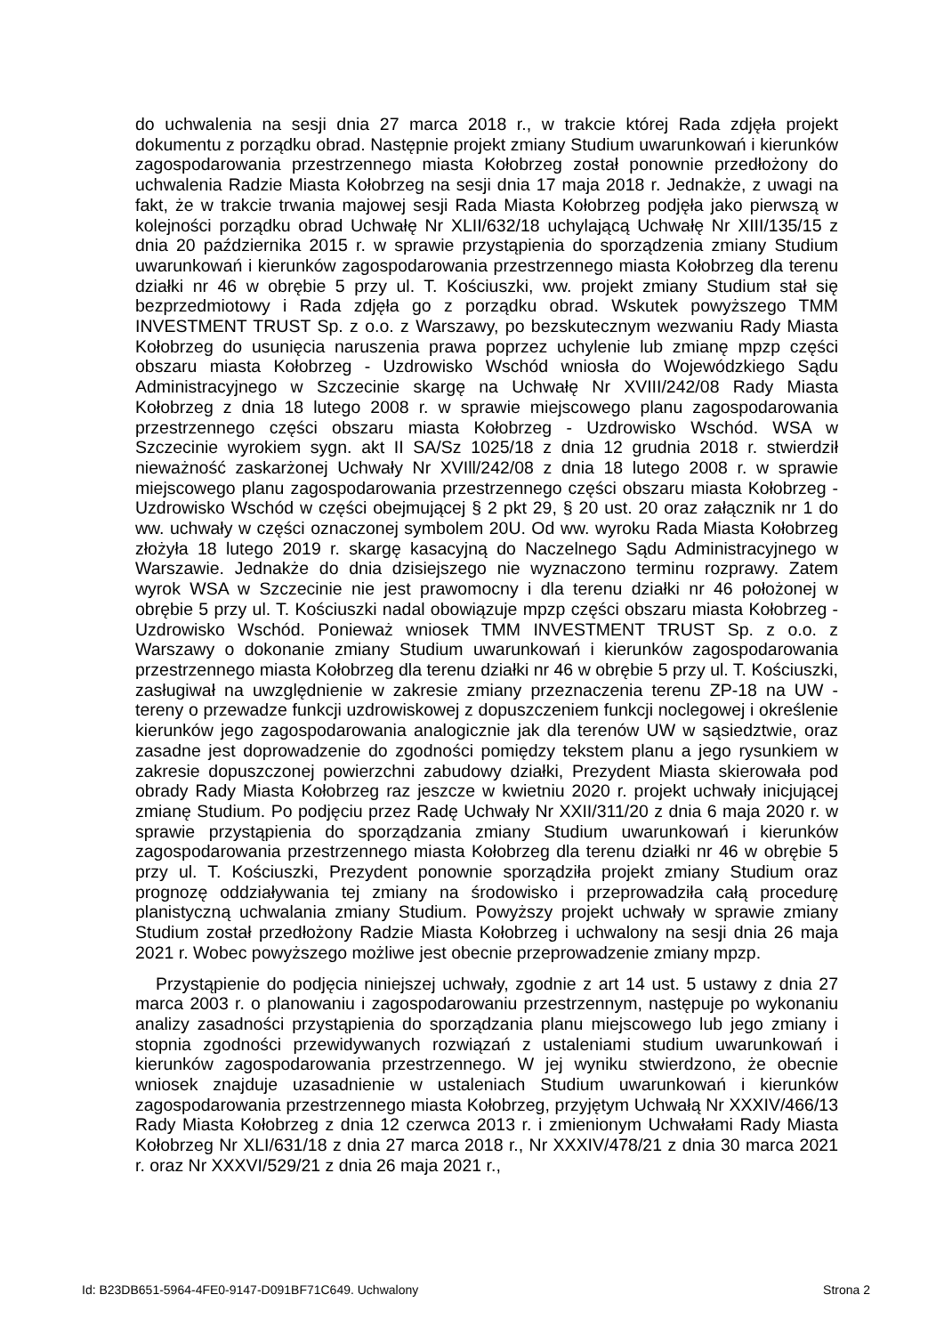do uchwalenia na sesji dnia 27 marca 2018 r., w trakcie której Rada zdjęła projekt dokumentu z porządku obrad. Następnie projekt zmiany Studium uwarunkowań i kierunków zagospodarowania przestrzennego miasta Kołobrzeg został ponownie przedłożony do uchwalenia Radzie Miasta Kołobrzeg na sesji dnia 17 maja 2018 r. Jednakże, z uwagi na fakt, że w trakcie trwania majowej sesji Rada Miasta Kołobrzeg podjęła jako pierwszą w kolejności porządku obrad Uchwałę Nr XLII/632/18 uchylającą Uchwałę Nr XIII/135/15 z dnia 20 października 2015 r. w sprawie przystąpienia do sporządzenia zmiany Studium uwarunkowań i kierunków zagospodarowania przestrzennego miasta Kołobrzeg dla terenu działki nr 46 w obrębie 5 przy ul. T. Kościuszki, ww. projekt zmiany Studium stał się bezprzedmiotowy i Rada zdjęła go z porządku obrad. Wskutek powyższego TMM INVESTMENT TRUST Sp. z o.o. z Warszawy, po bezskutecznym wezwaniu Rady Miasta Kołobrzeg do usunięcia naruszenia prawa poprzez uchylenie lub zmianę mpzp części obszaru miasta Kołobrzeg - Uzdrowisko Wschód wniosła do Wojewódzkiego Sądu Administracyjnego w Szczecinie skargę na Uchwałę Nr XVIII/242/08 Rady Miasta Kołobrzeg z dnia 18 lutego 2008 r. w sprawie miejscowego planu zagospodarowania przestrzennego części obszaru miasta Kołobrzeg - Uzdrowisko Wschód. WSA w Szczecinie wyrokiem sygn. akt II SA/Sz 1025/18 z dnia 12 grudnia 2018 r. stwierdził nieważność zaskarżonej Uchwały Nr XVIll/242/08 z dnia 18 lutego 2008 r. w sprawie miejscowego planu zagospodarowania przestrzennego części obszaru miasta Kołobrzeg - Uzdrowisko Wschód w części obejmującej § 2 pkt 29, § 20 ust. 20 oraz załącznik nr 1 do ww. uchwały w części oznaczonej symbolem 20U. Od ww. wyroku Rada Miasta Kołobrzeg złożyła 18 lutego 2019 r. skargę kasacyjną do Naczelnego Sądu Administracyjnego w Warszawie. Jednakże do dnia dzisiejszego nie wyznaczono terminu rozprawy. Zatem wyrok WSA w Szczecinie nie jest prawomocny i dla terenu działki nr 46 położonej w obrębie 5 przy ul. T. Kościuszki nadal obowiązuje mpzp części obszaru miasta Kołobrzeg - Uzdrowisko Wschód. Ponieważ wniosek TMM INVESTMENT TRUST Sp. z o.o. z Warszawy o dokonanie zmiany Studium uwarunkowań i kierunków zagospodarowania przestrzennego miasta Kołobrzeg dla terenu działki nr 46 w obrębie 5 przy ul. T. Kościuszki, zasługiwał na uwzględnienie w zakresie zmiany przeznaczenia terenu ZP-18 na UW - tereny o przewadze funkcji uzdrowiskowej z dopuszczeniem funkcji noclegowej i określenie kierunków jego zagospodarowania analogicznie jak dla terenów UW w sąsiedztwie, oraz zasadne jest doprowadzenie do zgodności pomiędzy tekstem planu a jego rysunkiem w zakresie dopuszczonej powierzchni zabudowy działki, Prezydent Miasta skierowała pod obrady Rady Miasta Kołobrzeg raz jeszcze w kwietniu 2020 r. projekt uchwały inicjującej zmianę Studium. Po podjęciu przez Radę Uchwały Nr XXII/311/20 z dnia 6 maja 2020 r. w sprawie przystąpienia do sporządzania zmiany Studium uwarunkowań i kierunków zagospodarowania przestrzennego miasta Kołobrzeg dla terenu działki nr 46 w obrębie 5 przy ul. T. Kościuszki, Prezydent ponownie sporządziła projekt zmiany Studium oraz prognozę oddziaływania tej zmiany na środowisko i przeprowadziła całą procedurę planistyczną uchwalania zmiany Studium. Powyższy projekt uchwały w sprawie zmiany Studium został przedłożony Radzie Miasta Kołobrzeg i uchwalony na sesji dnia 26 maja 2021 r. Wobec powyższego możliwe jest obecnie przeprowadzenie zmiany mpzp.
Przystąpienie do podjęcia niniejszej uchwały, zgodnie z art 14 ust. 5 ustawy z dnia 27 marca 2003 r. o planowaniu i zagospodarowaniu przestrzennym, następuje po wykonaniu analizy zasadności przystąpienia do sporządzania planu miejscowego lub jego zmiany i stopnia zgodności przewidywanych rozwiązań z ustaleniami studium uwarunkowań i kierunków zagospodarowania przestrzennego. W jej wyniku stwierdzono, że obecnie wniosek znajduje uzasadnienie w ustaleniach Studium uwarunkowań i kierunków zagospodarowania przestrzennego miasta Kołobrzeg, przyjętym Uchwałą Nr XXXIV/466/13 Rady Miasta Kołobrzeg z dnia 12 czerwca 2013 r. i zmienionym Uchwałami Rady Miasta Kołobrzeg Nr XLI/631/18 z dnia 27 marca 2018 r., Nr XXXIV/478/21 z dnia 30 marca 2021 r. oraz Nr XXXVI/529/21 z dnia 26 maja 2021 r.,
Id: B23DB651-5964-4FE0-9147-D091BF71C649. Uchwalony Strona 2